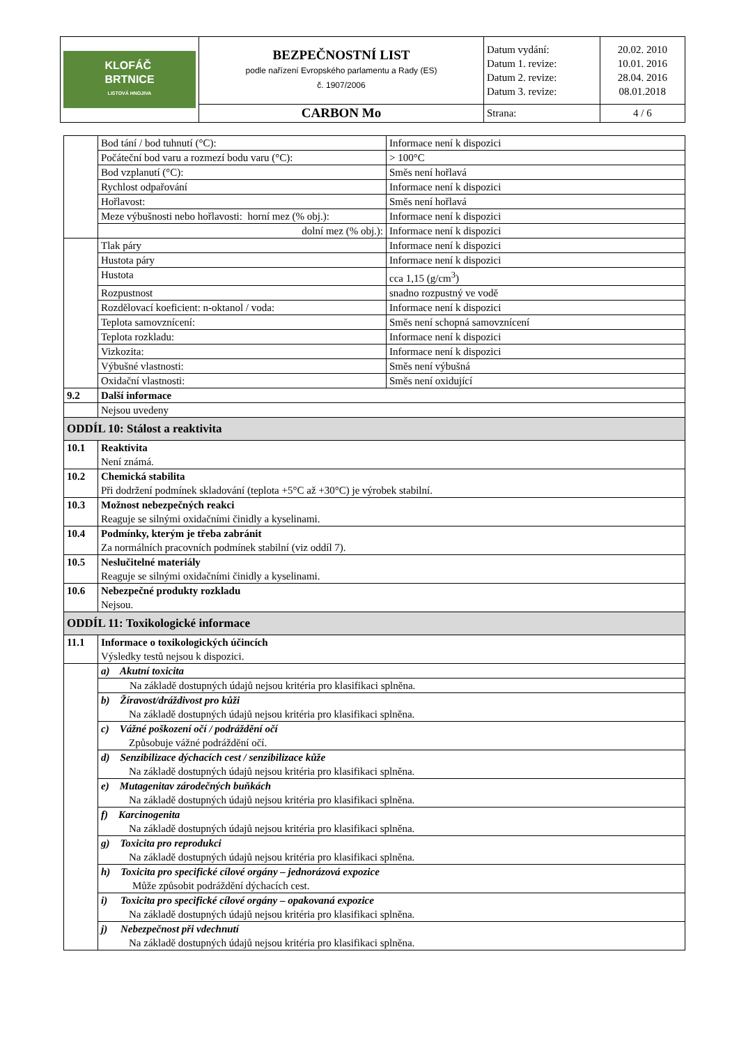| KLOFÁČ BRTNICE LISTOVÁ HNOJIVA | BEZPEČNOSTNÍ LIST podle nařízení Evropského parlamentu a Rady (ES) č. 1907/2006 | Datum vydání: Datum 1. revize: Datum 2. revize: Datum 3. revize: | 20.02. 2010 10.01. 2016 28.04. 2016 08.01.2018 |
| | CARBON Mo | Strana: | 4 / 6 |
| | Bod tání / bod tuhnutí (°C): | Informace není k dispozici |
| | Počáteční bod varu a rozmezí bodu varu (°C): | > 100°C |
| | Bod vzplanutí (°C): | Směs není hořlavá |
| | Rychlost odpařování | Informace není k dispozici |
| | Hořlavost: | Směs není hořlavá |
| | Meze výbušnosti nebo hořlavosti: horní mez (% obj.): | Informace není k dispozici |
| | dolní mez (% obj.): | Informace není k dispozici |
| | Tlak páry | Informace není k dispozici |
| | Hustota páry | Informace není k dispozici |
| | Hustota | cca 1,15 (g/cm<sup>3</sup>) |
| | Rozpustnost | snadno rozpustný ve vodě |
| | Rozdělovací koeficient: n-oktanol / voda: | Informace není k dispozici |
| | Teplota samovznícení: | Směs není schopná samovznícení |
| | Teplota rozkladu: | Informace není k dispozici |
| | Vizkozita: | Informace není k dispozici |
| | Výbušné vlastnosti: | Směs není výbušná |
| | Oxidační vlastnosti: | Směs není oxidující |
| 9.2 | Další informace | |
| | Nejsou uvedeny | |
| ODDÍL 10: Stálost a reaktivita | | |
| 10.1 | Reaktivita Není známá. | |
| 10.2 | Chemická stabilita Při dodržení podmínek skladování (teplota +5°C až +30°C) je výrobek stabilní. | |
| 10.3 | Možnost nebezpečných reakci Reaguje se silnými oxidačními činidly a kyselinami. | |
| 10.4 | Podmínky, kterým je třeba zabránit Za normálních pracovních podmínek stabilní (viz oddíl 7). | |
| 10.5 | Neslučitelné materiály Reaguje se silnými oxidačními činidly a kyselinami. | |
| 10.6 | Nebezpečné produkty rozkladu Nejsou. | |
| ODDÍL 11: Toxikologické informace | | |
| 11.1 | Informace o toxikologických účincích Výsledky testů nejsou k dispozici. | |
| | a) Akutní toxicita | |
| | Na základě dostupných údajů nejsou kritéria pro klasifikaci splněna. | |
| | b) Žíravost/dráždivost pro kůži Na základě dostupných údajů nejsou kritéria pro klasifikaci splněna. | |
| | c) Vážné poškození očí / podráždění očí Způsobuje vážné podráždění očí. | |
| | d) Senzibilizace dýchacích cest / senzibilizace kůže Na základě dostupných údajů nejsou kritéria pro klasifikaci splněna. | |
| | e) Mutagenitav zárodečných buňkách Na základě dostupných údajů nejsou kritéria pro klasifikaci splněna. | |
| | f) Karcinogenita Na základě dostupných údajů nejsou kritéria pro klasifikaci splněna. | |
| | g) Toxicita pro reprodukci Na základě dostupných údajů nejsou kritéria pro klasifikaci splněna. | |
| | h) Toxicita pro specifické cílové orgány – jednorázová expozice Může způsobit podráždění dýchacích cest. | |
| | i) Toxicita pro specifické cílové orgány – opakovaná expozice Na základě dostupných údajů nejsou kritéria pro klasifikaci splněna. | |
| | j) Nebezpečnost při vdechnutí Na základě dostupných údajů nejsou kritéria pro klasifikaci splněna. | |